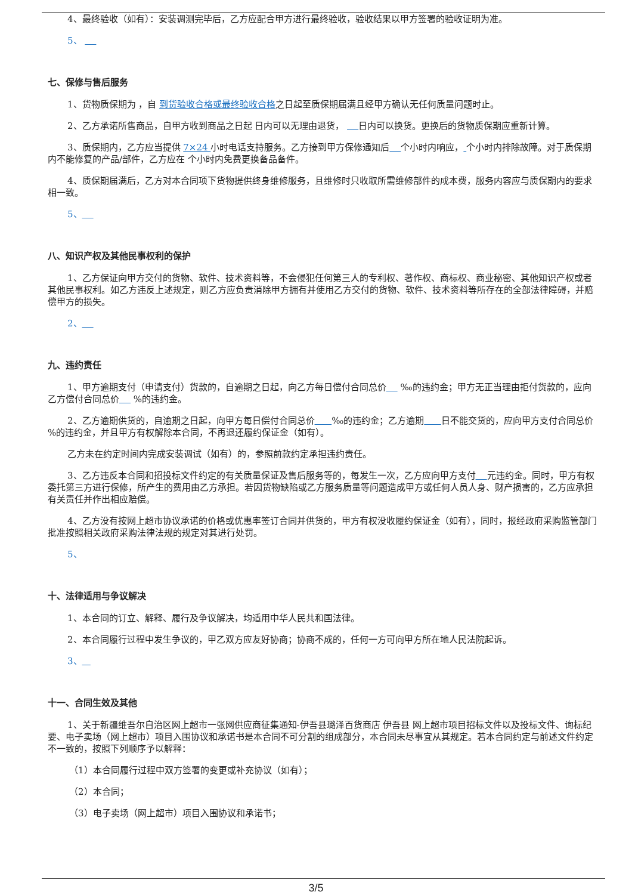4、最终验收（如有）：安装调测完毕后，乙方应配合甲方进行最终验收，验收结果以甲方签署的验收证明为准。
5、
七、保修与售后服务
1、货物质保期为 ，自 到货验收合格或最终验收合格之日起至质保期届满且经甲方确认无任何质量问题时止。
2、乙方承诺所售商品，自甲方收到商品之日起 日内可以无理由退货， 日内可以换货。更换后的货物质保期应重新计算。
3、质保期内，乙方应当提供 7×24 小时电话支持服务。乙方接到甲方保修通知后 个小时内响应， 个小时内排除故障。对于质保期内不能修复的产品/部件，乙方应在 个小时内免费更换备品备件。
4、质保期届满后，乙方对本合同项下货物提供终身维修服务，且维修时只收取所需维修部件的成本费，服务内容应与质保期内的要求相一致。
5、
八、知识产权及其他民事权利的保护
1、乙方保证向甲方交付的货物、软件、技术资料等，不会侵犯任何第三人的专利权、著作权、商标权、商业秘密、其他知识产权或者其他民事权利。如乙方违反上述规定，则乙方应负责消除甲方拥有并使用乙方交付的货物、软件、技术资料等所存在的全部法律障碍，并赔偿甲方的损失。
2、
九、违约责任
1、甲方逾期支付（申请支付）货款的，自逾期之日起，向乙方每日偿付合同总价 ‰的违约金；甲方无正当理由拒付货款的，应向乙方偿付合同总价 %的违约金。
2、乙方逾期供货的，自逾期之日起，向甲方每日偿付合同总价 ‰的违约金；乙方逾期 日不能交货的，应向甲方支付合同总价 %的违约金，并且甲方有权解除本合同，不再退还履约保证金（如有）。
乙方未在约定时间内完成安装调试（如有）的，参照前款约定承担违约责任。
3、乙方违反本合同和招投标文件约定的有关质量保证及售后服务等的，每发生一次，乙方应向甲方支付 元违约金。同时，甲方有权委托第三方进行保修，所产生的费用由乙方承担。若因货物缺陷或乙方服务质量等问题造成甲方或任何人员人身、财产损害的，乙方应承担有关责任并作出相应赔偿。
4、乙方没有按网上超市协议承诺的价格或优惠率签订合同并供货的，甲方有权没收履约保证金（如有），同时，报经政府采购监管部门批准按照相关政府采购法律法规的规定对其进行处罚。
5、
十、法律适用与争议解决
1、本合同的订立、解释、履行及争议解决，均适用中华人民共和国法律。
2、本合同履行过程中发生争议的，甲乙双方应友好协商；协商不成的，任何一方可向甲方所在地人民法院起诉。
3、
十一、合同生效及其他
1、关于新疆维吾尔自治区网上超市一张网供应商征集通知-伊吾县璐泽百货商店 伊吾县 网上超市项目招标文件以及投标文件、询标纪要、电子卖场（网上超市）项目入围协议和承诺书是本合同不可分割的组成部分，本合同未尽事宜从其规定。若本合同约定与前述文件约定不一致的，按照下列顺序予以解释：
（1）本合同履行过程中双方签署的变更或补充协议（如有）；
（2）本合同；
（3）电子卖场（网上超市）项目入围协议和承诺书；
3/5